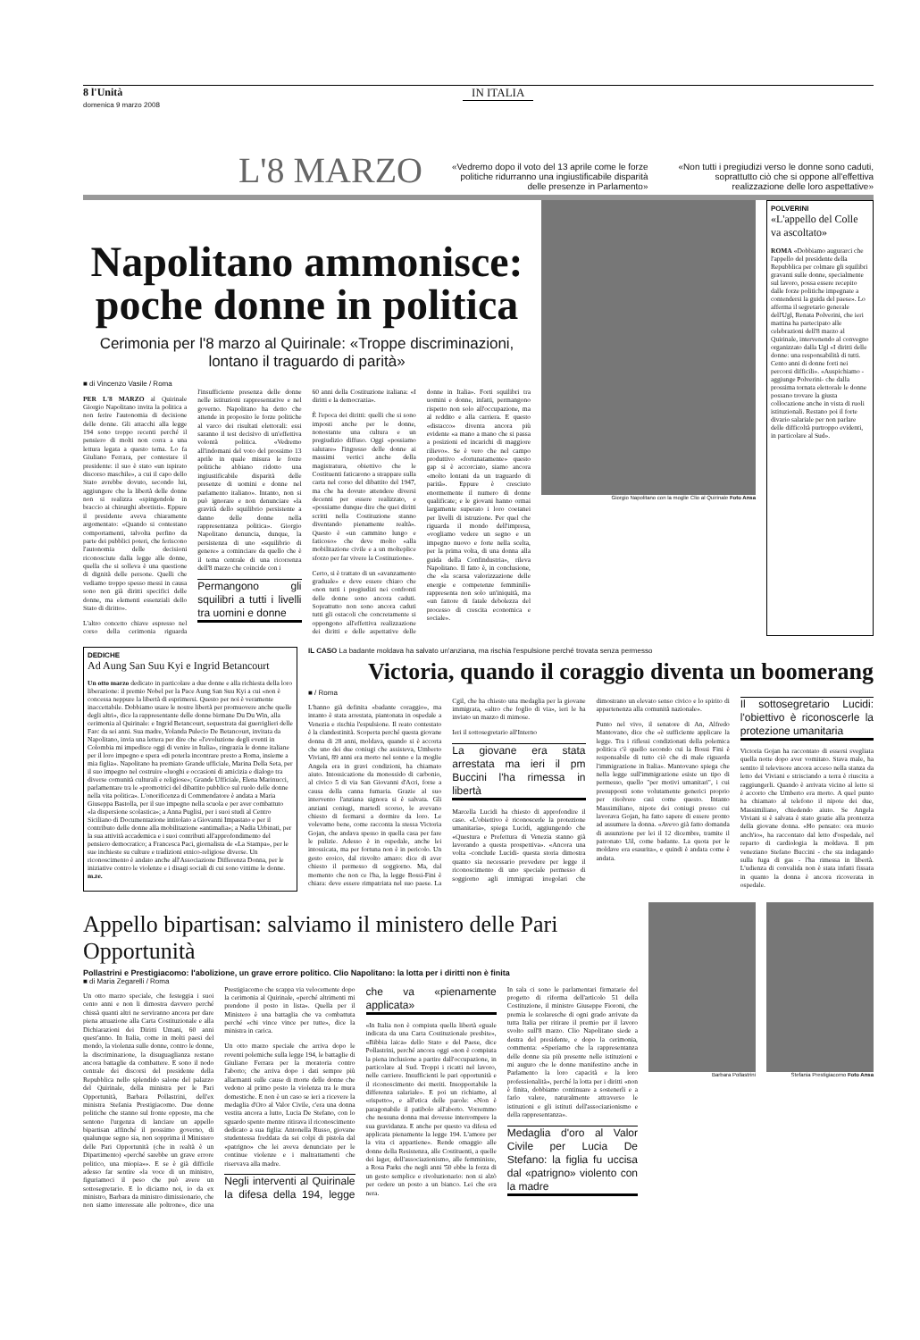8 l'Unità IN ITALIA
domenica 9 marzo 2008
L'8 MARZO
«Vedremo dopo il voto del 13 aprile come le forze politiche ridurranno una ingiustificabile disparità delle presenze in Parlamento»
«Non tutti i pregiudizi verso le donne sono caduti, soprattutto ciò che si oppone all'effettiva realizzazione delle loro aspettative»
Napolitano ammonisce: poche donne in politica
Cerimonia per l'8 marzo al Quirinale: «Troppe discriminazioni, lontano il traguardo di parità»
■ di Vincenzo Vasile / Roma
PER L'8 MARZO al Quirinale Giorgio Napolitano invita la politica a non ferire l'autonomia di decisione delle donne. Gli attacchi alla legge 194 sono troppo recenti perché il pensiero di molti non corra a una lettura legata a questo tema. Lo fa Giuliano Ferrara, per contestare il presidente: il suo è stato «un ispirato discorso maschile», a cui il capo dello Stato avrebbe dovuto, secondo lui, aggiungere che la libertà delle donne non si realizza «spingendole in braccio ai chirurghi abortisti». Eppure il presidente aveva chiaramente argomentato: «Quando si contestano comportamenti, talvolta perfino da parte dei pubblici poteri, che feriscono l'autonomia delle decisioni riconosciute dalla legge alle donne, quella che si solleva è una questione di dignità delle persone. Quelli che vediamo troppo spesso messi in causa sono non già diritti specifici delle donne, ma elementi essenziali dello Stato di diritto».
L'altro concetto chiave espresso nel corso della cerimonia riguarda l'insufficiente presenza delle donne nelle istituzioni rappresentative e nel governo. Napolitano ha detto che attende in proposito le forze politiche al varco dei risultati elettorali: essi saranno il test decisivo di un'effettiva volontà politica. «Vedremo all'indomani del voto del prossimo 13 aprile in quale misura le forze politiche abbiano ridotto una ingiustificabile disparità delle presenze di uomini e donne nel parlamento italiano». Intanto, non si può ignorare e non denunciare «la gravità dello squilibrio persistente a danno delle donne nella rappresentanza politica». Giorgio Napolitano denuncia, dunque, la persistenza di uno «squilibrio di genere» a cominciare da quello che è il tema centrale di una ricorrenza dell'8 marzo che coincide con i
Permangono gli squilibri a tutti i livelli tra uomini e donne
60 anni della Costituzione italiana: «I diritti e la democrazia».
È l'epoca dei diritti: quelli che si sono imposti anche per le donne, nonostante una cultura e un pregiudizio diffuso. Oggi «possiamo salutare» l'ingresso delle donne ai massimi vertici anche della magistratura, obiettivo che le Costituenti faticarono a strappare sulla carta nel corso del dibattito del 1947, ma che ha dovuto attendere diversi decenni per essere realizzato, e «possiamo dunque dire che quei diritti scritti nella Costituzione stanno diventando pienamente realtà». Questo è «un cammino lungo e faticoso» che deve molto «alla mobilitazione civile e a un molteplice sforzo per far vivere la Costituzione».
Certo, si è trattato di un «avanzamento graduale» e deve essere chiaro che «non tutti i pregiudizi nei confronti delle donne sono ancora caduti. Soprattutto non sono ancora caduti tutti gli ostacoli che concretamente si oppongono all'effettiva realizzazione dei diritti e delle aspettative delle donne in Italia». Forti squilibri tra uomini e donne, infatti, permangono rispetto non solo all'occupazione, ma al reddito e alla carriera. E questo «distacco» diventa ancora più evidente «a mano a mano che si passa a posizioni ed incarichi di maggiore rilievo». Se è vero che nel campo produttivo «fortunatamente» questo gap si è accorciato, siamo ancora «molto lontani da un traguardo di parità». Eppure è cresciuto enormemente il numero di donne qualificate; e le giovani hanno ormai largamente superato i loro coetanei per livelli di istruzione. Per quel che riguarda il mondo dell'impresa, «vogliamo vedere un segno e un impegno nuovo e forte nella scelta, per la prima volta, di una donna alla guida della Confindustria», rileva Napolitano. Il fatto è, in conclusione, che «la scarsa valorizzazione delle energie e competenze femminili» rappresenta non solo un'iniquità, ma «un fattore di fatale debolezza del processo di crescita economica e sociale».
Giorgio Napolitano con la moglie Clio al Quirinale Foto Ansa
POLVERINI
«L'appello del Colle va ascoltato»
ROMA «Dobbiamo augurarci che l'appello del presidente della Repubblica per colmare gli squilibri gravanti sulle donne, specialmente sul lavoro, possa essere recepito dalle forze politiche impegnate a contendersi la guida del paese». Lo afferma il segretario generale dell'Ugl, Renata Polverini, che ieri mattina ha partecipato alle celebrazioni dell'8 marzo al Quirinale, intervenendo al convegno organizzato dalla Ugl «I diritti delle donne: una responsabilità di tutti. Cento anni di donne forti nei percorsi difficili». «Auspichiamo -aggiunge Polverini- che dalla prossima tornata elettorale le donne possano trovare la giusta collocazione anche in vista di ruoli istituzionali. Restano poi il forte divario salariale per non parlare delle difficoltà purtroppo evidenti, in particolare al Sud».
DEDICHE
Ad Aung San Suu Kyi e Ingrid Betancourt
Un otto marzo dedicato in particolare a due donne e alla richiesta della loro liberazione: il premio Nobel per la Pace Aung San Suu Kyi a cui «non è concessa neppure la libertà di esprimersi. Questo per noi è veramente inaccettabile. Dobbiamo usare le nostre libertà per promuovere anche quelle degli altri», dice la rappresentante delle donne birmane Du Du Win, alla cerimonia al Quirinale: e Ingrid Betancourt, sequestrata dai guerriglieri delle Farc da sei anni. Sua madre, Yolanda Pulecio De Betancourt, invitata da Napolitano, invia una lettera per dire che «l'evoluzione degli eventi in Colombia mi impedisce oggi di venire in Italia», ringrazia le donne italiane per il loro impegno e spera «di poterla incontrare presto a Roma, insieme a mia figlia». Napolitano ha premiato Grande ufficiale, Marina Della Seta, per il suo impegno nel costruire «luoghi e occasioni di amicizia e dialogo tra diverse comunità culturali e religiose»; Grande Ufficiale, Elena Marinucci, parlamentare tra le «promotrici del dibattito pubblico sul ruolo delle donne nella vita politica». L'onorificenza di Commendatore è andata a Maria Giuseppa Bastolla, per il suo impegno nella scuola e per aver combattuto «la dispersione scolastica»; a Anna Puglisi, per i suoi studi al Centro Siciliano di Documentazione intitolato a Giovanni Impastato e per il contributo delle donne alla mobilitazione «antimafia»; a Nadia Urbinati, per la sua attività accademica e i suoi contributi all'approfondimento del pensiero democratico; a Francesca Paci, giornalista de «La Stampa», per le sue inchieste su culture e tradizioni etnico-religiose diverse. Un riconoscimento è andato anche all'Associazione Differenza Donna, per le iniziative contro le violenze e i disagi sociali di cui sono vittime le donne. m.ze.
IL CASO La badante moldava ha salvato un'anziana, ma rischia l'espulsione perché trovata senza permesso
Victoria, quando il coraggio diventa un boomerang
■ / Roma
L'hanno già definita «badante coraggio», ma intanto è stata arrestata, piantonata in ospedale a Venezia e rischia l'espulsione. Il reato contestato è la clandestinità. Scoperta perché questa giovane donna di 28 anni, moldava, quando si è accorta che uno dei due coniugi che assisteva, Umberto Viviani, 89 anni era morto nel sonno e la moglie Angela era in gravi condizioni, ha chiamato aiuto. Intossicazione da monossido di carbonio, al civico 5 di via San Giovanni d'Acri, forse a causa della canna fumaria. Grazie al suo intervento l'anziana signora si è salvata. Gli anziani coniugi, martedì scorso, le avevano chiesto di fermarsi a dormire da loro. Le volevamo bene, come racconta la stessa Victoria Gojan, che andava spesso in quella casa per fare le pulizie. Adesso è in ospedale, anche lei intossicata, ma per fortuna non è in pericolo. Un gesto eroico, dal risvolto amaro: dice di aver chiesto il permesso di soggiorno. Ma, dal momento che non ce l'ha, la legge Bossi-Fini è chiara: deve essere rimpatriata nel suo paese. La Cgil, che ha chiesto una medaglia per la giovane immigrata, «altro che foglio di via», ieri le ha inviato un mazzo di mimose.
Ieri il sottosegretario all'Interno
La giovane era stata arrestata ma ieri il pm Buccini l'ha rimessa in libertà
Marcella Lucidi ha chiesto di approfondire il caso. «L'obiettivo è riconoscerle la protezione umanitaria», spiega Lucidi, aggiungendo che «Questura e Prefettura di Venezia stanno già lavorando a questa prospettiva». «Ancora una volta -conclude Lucidi- questa storia dimostra quanto sia necessario prevedere per legge il riconoscimento di uno speciale permesso di soggiorno agli immigrati irregolari che dimostrano un elevato senso civico e lo spirito di appartenenza alla comunità nazionale».
Punto nel vivo, il senatore di An, Alfredo Mantovano, dice che «è sufficiente applicare la legge. Tra i riflessi condizionati della polemica politica c'è quello secondo cui la Bossi Fini è responsabile di tutto ciò che di male riguarda l'immigrazione in Italia». Mantovano spiega che nella legge sull'immigrazione esiste un tipo di permesso, quello "per motivi umanitari", i cui presupposti sono volutamente generici proprio per risolvere casi come questo. Intanto Massimiliano, nipote dei coniugi presso cui lavorava Gojan, ha fatto sapere di essere pronto ad assumere la donna. «Avevo già fatto domanda di assunzione per lei il 12 dicembre, tramite il patronato Uil, come badante. La quota per le moldave era esaurita», e quindi è andata come è andata.
Il sottosegretario Lucidi: l'obiettivo è riconoscerle la protezione umanitaria
Victoria Gojan ha raccontato di essersi svegliata quella notte dopo aver vomitato. Stava male, ha sentito il televisore ancora acceso nella stanza da letto dei Viviani e strisciando a terra è riuscita a raggiungerli. Quando è arrivata vicino al letto si è accorto che Umberto era morto. A quel punto ha chiamato al telefono il nipote dei due, Massimiliano, chiedendo aiuto. Se Angela Viviani si è salvata è stato grazie alla prontezza della giovane donna. «Ho pensato: ora muoio anch'io», ha raccontato dal letto d'ospedale, nel reparto di cardiologia la moldava. Il pm veneziano Stefano Buccini - che sta indagando sulla fuga di gas - l'ha rimessa in libertà. L'udienza di convalida non è stata infatti fissata in quanto la donna è ancora ricoverata in ospedale.
Appello bipartisan: salviamo il ministero delle Pari Opportunità
Pollastrini e Prestigiacomo: l'abolizione, un grave errore politico. Clio Napolitano: la lotta per i diritti non è finita
■ di Maria Zegarelli / Roma
Un otto marzo speciale, che festeggia i suoi cento anni e non li dimostra davvero perché chissà quanti altri ne serviranno ancora per dare piena attuazione alla Carta Costituzionale e alla Dichiarazioni dei Diritti Umani, 60 anni quest'anno. In Italia, come in molti paesi del mondo, la violenza sulle donne, contro le donne, la discriminazione, la disuguaglianza restano ancora battaglie da combattere. E sono il nodo centrale dei discorsi del presidente della Repubblica nello splendido salone del palazzo del Quirinale, della ministra per le Pari Opportunità, Barbara Pollastrini, dell'ex ministra Stefania Prestigiacomo. Due donne politiche che stanno sul fronte opposto, ma che sentono l'urgenza di lanciare un appello bipartisan affinché il prossimo governo, di qualunque segno sia, non sopprima il Ministero delle Pari Opportunità (che in realtà è un Dipartimento) «perché sarebbe un grave errore politico, una miopia»». E se è già difficile adesso far sentire «la voce di un ministro, figuriamoci il peso che può avere un sottosegretario. E lo diciamo noi, io da ex ministro, Barbara da ministro dimissionario, che non siamo interessate alle poltrone», dice una Prestigiacomo che scappa via velocemente dopo la cerimonia al Quirinale, «perché altrimenti mi prendono il posto in lista». Quella per il Ministero è una battaglia che va combattuta perché «chi vince vince per tutte», dice la ministra in carica.
Un otto marzo speciale che arriva dopo le roventi polemiche sulla legge 194, le battaglie di Giuliano Ferrara per la moratoria contro l'aborto; che arriva dopo i dati sempre più allarmanti sulle cause di morte delle donne che vedono al primo posto la violenza tra le mura domestiche. E non è un caso se ieri a ricevere la medaglia d'Oro al Valor Civile, c'era una donna vestita ancora a lutto, Lucia De Stefano, con lo sguardo spento mentre ritirava il riconoscimento dedicato a sua figlia: Antonella Russo, giovane studentessa freddata da sei colpi di pistola dal «patrigno» che lei aveva denunciato per le continue violenze e i maltrattamenti che riservava alla madre.
Negli interventi al Quirinale la difesa della 194, legge che va «pienamente applicata»
«In Italia non è compiuta quella libertà eguale indicata da una Carta Costituzionale presbite», «Bibbia laica» dello Stato e del Paese, dice Pollastrini, perché ancora oggi «non è compiuta la piena inclusione a partire dall'occupazione, in particolare al Sud. Troppi i ricatti nel lavoro, nelle carriere. Insufficienti le pari opportunità e il riconoscimento dei meriti. Insopportabile la differenza salariale». E poi un richiamo, al «rispetto», e all'etica delle parole: «Non è paragonabile il patibolo all'aborto. Vorremmo che nessuna donna mai dovesse interrompere la sua gravidanza. E anche per questo va difesa ed applicata pienamente la legge 194. L'amore per la vita ci appartiene». Rende omaggio alle donne della Resistenza, alle Costituenti, a quelle dei lager, dell'associazionismo, alle femministe, a Rosa Parks che negli anni '50 ebbe la forza di un gesto semplice e rivoluzionario: non si alzò per cedere un posto a un bianco. Lei che era nera.
In sala ci sono le parlamentari firmatarie del progetto di riforma dell'articolo 51 della Costituzione, il ministro Giuseppe Fioroni, che premia le scolaresche di ogni grado arrivate da tutta Italia per ritirare il premio per il lavoro svolto sull'8 marzo. Clio Napolitano siede a destra del presidente, e dopo la cerimonia, commenta: «Speriamo che la rappresentanza delle donne sia più presente nelle istituzioni e mi auguro che le donne manifestino anche in Parlamento la loro capacità e la loro professionalità», perché la lotta per i diritti «non è finita, dobbiamo continuare a sostenerli e a farlo valere, naturalmente attraverso le istituzioni e gli istituti dell'associazionismo e della rappresentanza».
Medaglia d'oro al Valor Civile per Lucia De Stefano: la figlia fu uccisa dal «patrigno» violento con la madre
Barbara Pollastrini
Stefania Prestigiacomo Foto Ansa